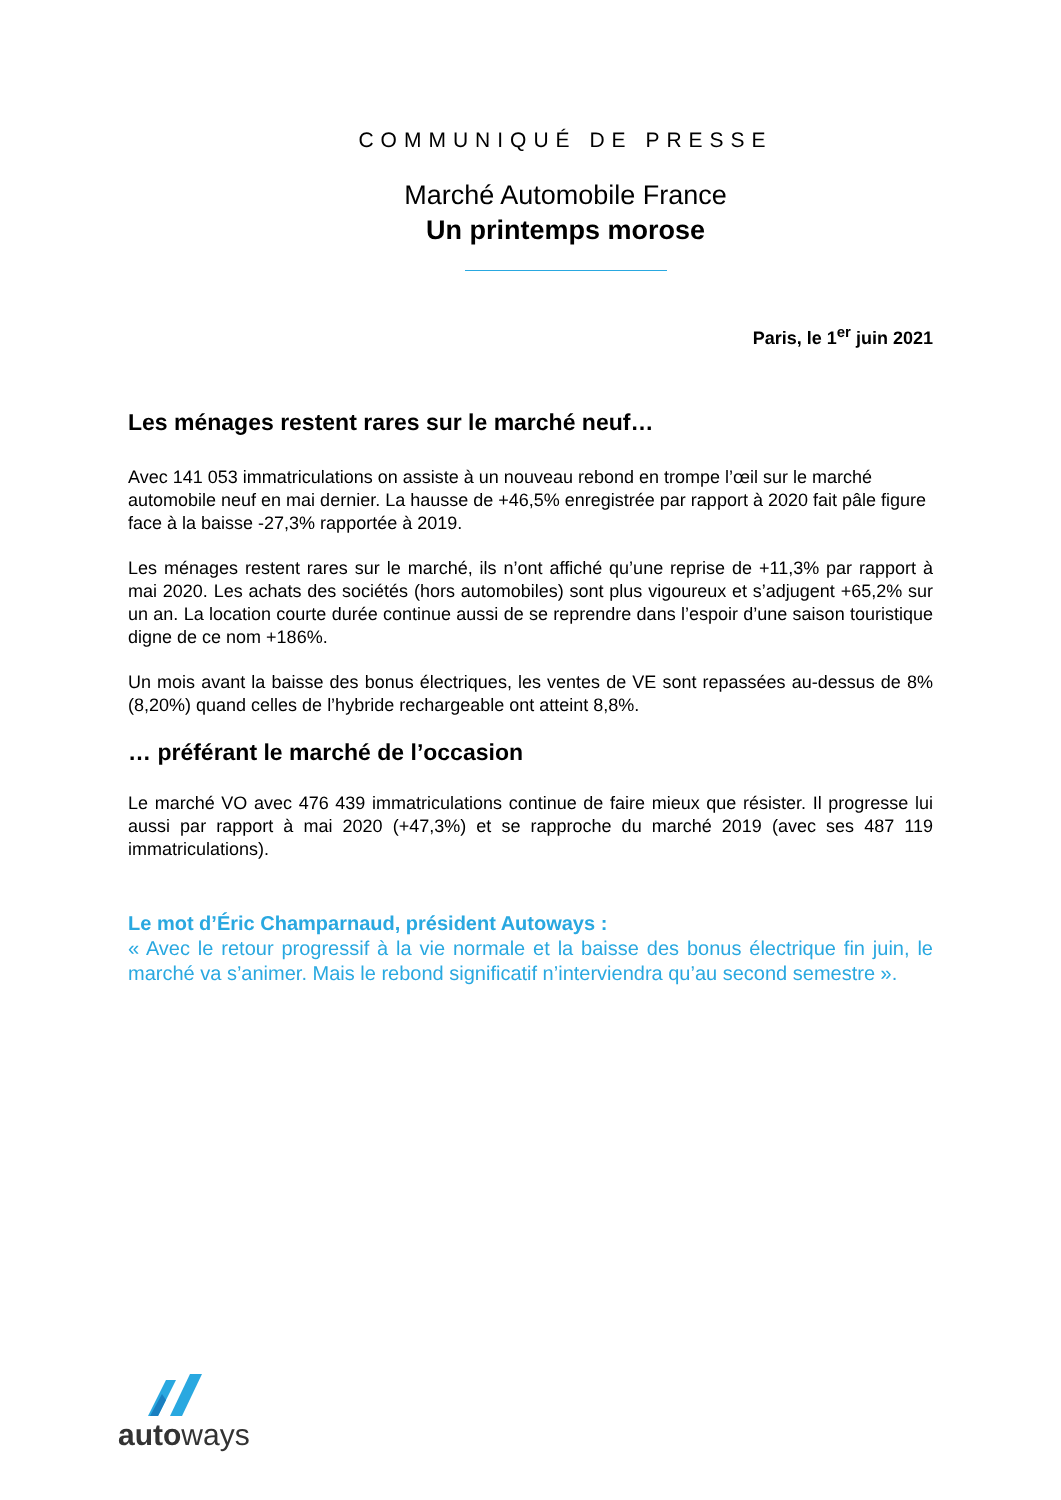COMMUNIQUÉ DE PRESSE
Marché Automobile France
Un printemps morose
Paris, le 1<sup>er</sup> juin 2021
Les ménages restent rares sur le marché neuf…
Avec 141 053 immatriculations on assiste à un nouveau rebond en trompe l’œil sur le marché automobile neuf en mai dernier. La hausse de +46,5% enregistrée par rapport à 2020 fait pâle figure face à la baisse -27,3% rapportée à 2019.
Les ménages restent rares sur le marché, ils n’ont affiché qu’une reprise de +11,3% par rapport à mai 2020. Les achats des sociétés (hors automobiles) sont plus vigoureux et s’adjugent +65,2% sur un an. La location courte durée continue aussi de se reprendre dans l’espoir d’une saison touristique digne de ce nom +186%.
Un mois avant la baisse des bonus électriques, les ventes de VE sont repassées au-dessus de 8% (8,20%) quand celles de l’hybride rechargeable ont atteint 8,8%.
… préférant le marché de l’occasion
Le marché VO avec 476 439 immatriculations continue de faire mieux que résister. Il progresse lui aussi par rapport à mai 2020 (+47,3%) et se rapproche du marché 2019 (avec ses 487 119 immatriculations).
Le mot d’Éric Champarnaud, président Autoways :
« Avec le retour progressif à la vie normale et la baisse des bonus électrique fin juin, le marché va s’animer. Mais le rebond significatif n’interviendra qu’au second semestre ».
autoways